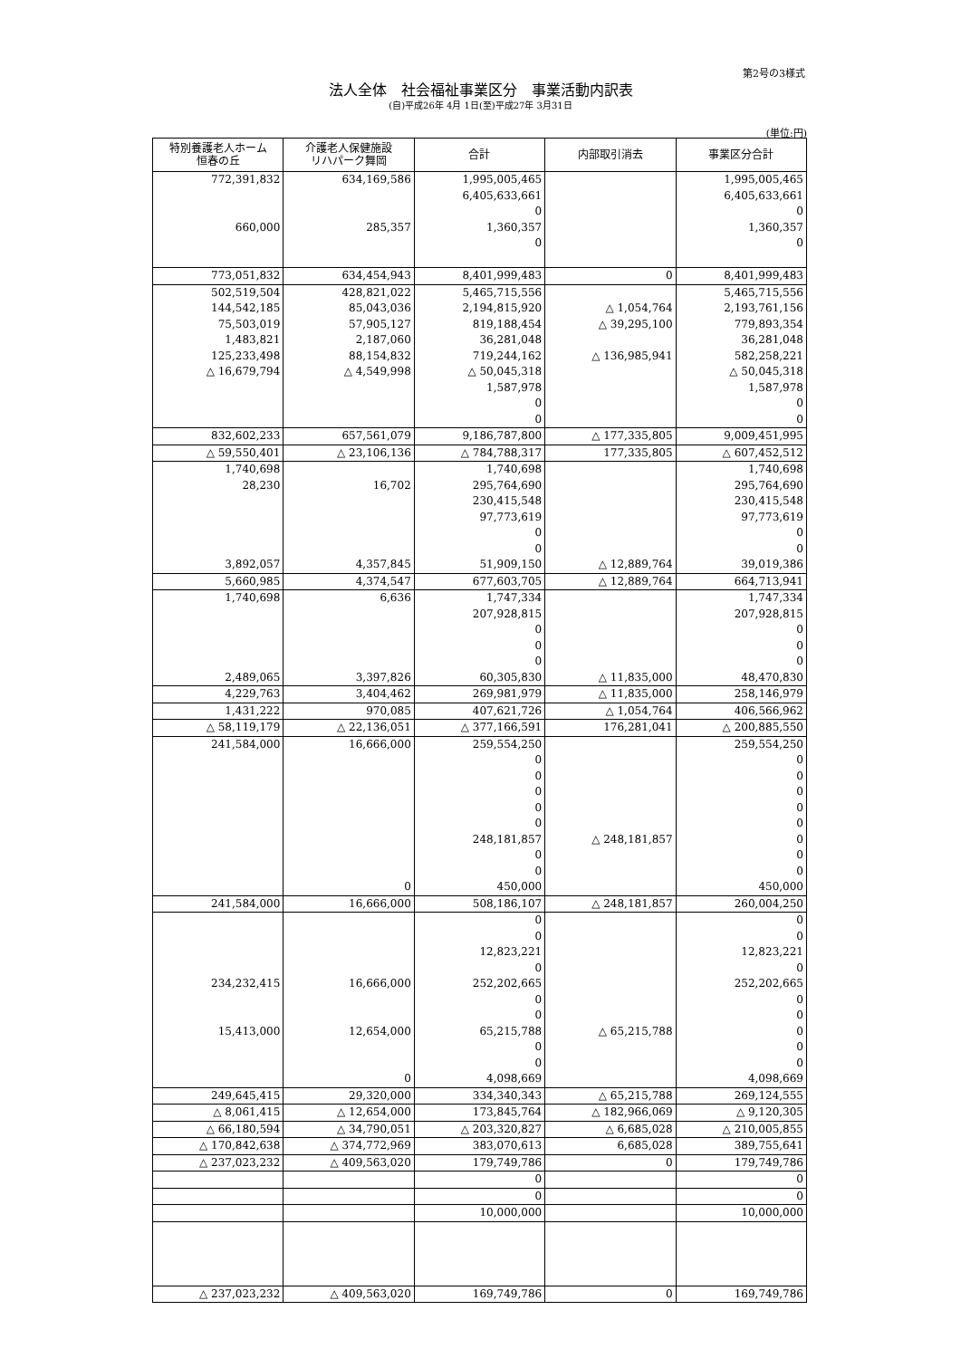第2号の3様式
法人全体　社会福祉事業区分　事業活動内訳表
(自)平成26年 4月 1日(至)平成27年 3月31日
(単位:円)
| 特別養護老人ホーム 恒春の丘 | 介護老人保健施設 リハパーク舞岡 | 合計 | 内部取引消去 | 事業区分合計 |
| --- | --- | --- | --- | --- |
| 772,391,832 | 634,169,586 | 1,995,005,465 | | 1,995,005,465 |
| | | 6,405,633,661 | | 6,405,633,661 |
| | | 0 | | 0 |
| 660,000 | 285,357 | 1,360,357 | | 1,360,357 |
| | | 0 | | 0 |
| 773,051,832 | 634,454,943 | 8,401,999,483 | 0 | 8,401,999,483 |
| 502,519,504 | 428,821,022 | 5,465,715,556 | | 5,465,715,556 |
| 144,542,185 | 85,043,036 | 2,194,815,920 | △ 1,054,764 | 2,193,761,156 |
| 75,503,019 | 57,905,127 | 819,188,454 | △ 39,295,100 | 779,893,354 |
| 1,483,821 | 2,187,060 | 36,281,048 | | 36,281,048 |
| 125,233,498 | 88,154,832 | 719,244,162 | △ 136,985,941 | 582,258,221 |
| △ 16,679,794 | △ 4,549,998 | △ 50,045,318 | | △ 50,045,318 |
| | | 1,587,978 | | 1,587,978 |
| | | 0 | | 0 |
| | | 0 | | 0 |
| 832,602,233 | 657,561,079 | 9,186,787,800 | △ 177,335,805 | 9,009,451,995 |
| △ 59,550,401 | △ 23,106,136 | △ 784,788,317 | 177,335,805 | △ 607,452,512 |
| 1,740,698 | | 1,740,698 | | 1,740,698 |
| 28,230 | 16,702 | 295,764,690 | | 295,764,690 |
| | | 230,415,548 | | 230,415,548 |
| | | 97,773,619 | | 97,773,619 |
| | | 0 | | 0 |
| | | 0 | | 0 |
| 3,892,057 | 4,357,845 | 51,909,150 | △ 12,889,764 | 39,019,386 |
| 5,660,985 | 4,374,547 | 677,603,705 | △ 12,889,764 | 664,713,941 |
| 1,740,698 | 6,636 | 1,747,334 | | 1,747,334 |
| | | 207,928,815 | | 207,928,815 |
| | | 0 | | 0 |
| | | 0 | | 0 |
| | | 0 | | 0 |
| 2,489,065 | 3,397,826 | 60,305,830 | △ 11,835,000 | 48,470,830 |
| 4,229,763 | 3,404,462 | 269,981,979 | △ 11,835,000 | 258,146,979 |
| 1,431,222 | 970,085 | 407,621,726 | △ 1,054,764 | 406,566,962 |
| △ 58,119,179 | △ 22,136,051 | △ 377,166,591 | 176,281,041 | △ 200,885,550 |
| 241,584,000 | 16,666,000 | 259,554,250 | | 259,554,250 |
| | | 0 | | 0 |
| | | 0 | | 0 |
| | | 0 | | 0 |
| | | 0 | | 0 |
| | | 0 | | 0 |
| | | 248,181,857 | △ 248,181,857 | 0 |
| | | 0 | | 0 |
| | | 0 | | 0 |
| | 0 | 450,000 | | 450,000 |
| 241,584,000 | 16,666,000 | 508,186,107 | △ 248,181,857 | 260,004,250 |
| | | 0 | | 0 |
| | | 0 | | 0 |
| | | 12,823,221 | | 12,823,221 |
| | | 0 | | 0 |
| 234,232,415 | 16,666,000 | 252,202,665 | | 252,202,665 |
| | | 0 | | 0 |
| | | 0 | | 0 |
| 15,413,000 | 12,654,000 | 65,215,788 | △ 65,215,788 | 0 |
| | | 0 | | 0 |
| | | 0 | | 0 |
| | 0 | 4,098,669 | | 4,098,669 |
| 249,645,415 | 29,320,000 | 334,340,343 | △ 65,215,788 | 269,124,555 |
| △ 8,061,415 | △ 12,654,000 | 173,845,764 | △ 182,966,069 | △ 9,120,305 |
| △ 66,180,594 | △ 34,790,051 | △ 203,320,827 | △ 6,685,028 | △ 210,005,855 |
| △ 170,842,638 | △ 374,772,969 | 383,070,613 | 6,685,028 | 389,755,641 |
| △ 237,023,232 | △ 409,563,020 | 179,749,786 | 0 | 179,749,786 |
| | | 0 | | 0 |
| | | 0 | | 0 |
| | | 10,000,000 | | 10,000,000 |
| △ 237,023,232 | △ 409,563,020 | 169,749,786 | 0 | 169,749,786 |